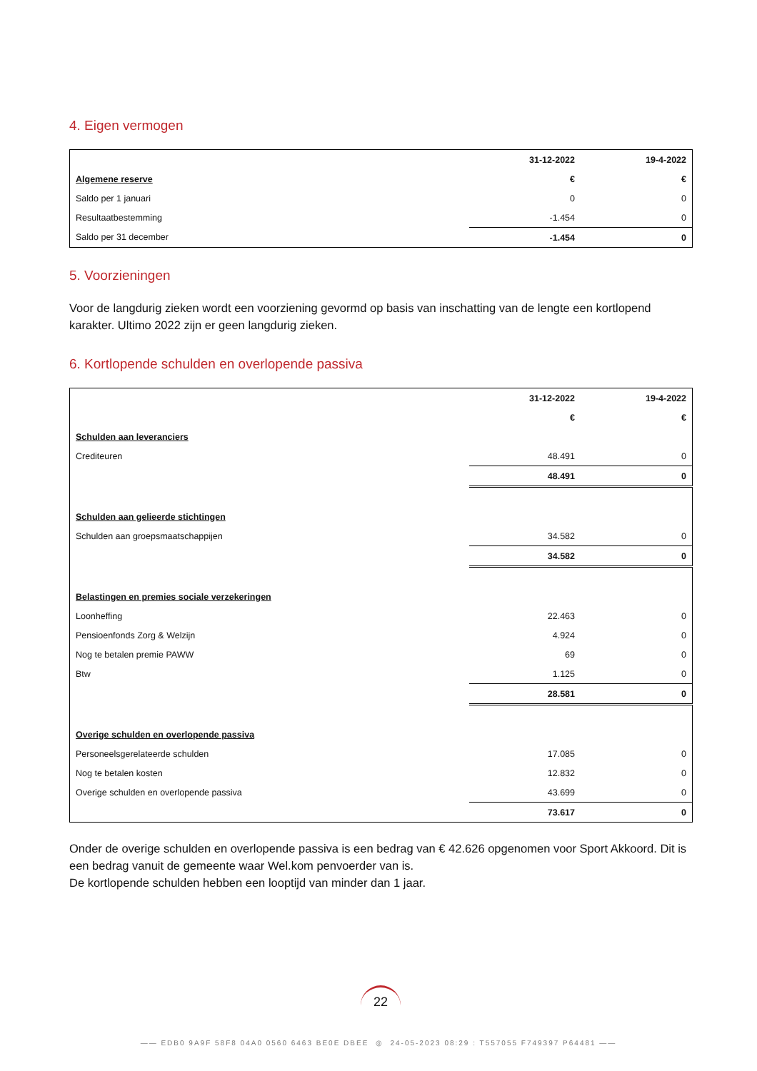4. Eigen vermogen
| | 31-12-2022 | 19-4-2022 |
| Algemene reserve | € | € |
| Saldo per 1 januari | 0 | 0 |
| Resultaatbestemming | -1.454 | 0 |
| Saldo per 31 december | -1.454 | 0 |
5. Voorzieningen
Voor de langdurig zieken wordt een voorziening gevormd op basis van inschatting van de lengte een kortlopend karakter. Ultimo 2022 zijn er geen langdurig zieken.
6. Kortlopende schulden en overlopende passiva
| | 31-12-2022 | 19-4-2022 |
| | € | € |
| Schulden aan leveranciers | | |
| Crediteuren | 48.491 | 0 |
| | 48.491 | 0 |
| Schulden aan gelieerde stichtingen | | |
| Schulden aan groepsmaatschappijen | 34.582 | 0 |
| | 34.582 | 0 |
| Belastingen en premies sociale verzekeringen | | |
| Loonheffing | 22.463 | 0 |
| Pensioenfonds Zorg & Welzijn | 4.924 | 0 |
| Nog te betalen premie PAWW | 69 | 0 |
| Btw | 1.125 | 0 |
| | 28.581 | 0 |
| Overige schulden en overlopende passiva | | |
| Personeelsgerelateerde schulden | 17.085 | 0 |
| Nog te betalen kosten | 12.832 | 0 |
| Overige schulden en overlopende passiva | 43.699 | 0 |
| | 73.617 | 0 |
Onder de overige schulden en overlopende passiva is een bedrag van € 42.626 opgenomen voor Sport Akkoord. Dit is een bedrag vanuit de gemeente waar Wel.kom penvoerder van is.
De kortlopende schulden hebben een looptijd van minder dan 1 jaar.
22
—— EDB0 9A9F 58F8 04A0 0560 6463 BE0E DBEE ◎ 24-05-2023 08:29 : T557055 F749397 P64481 ——